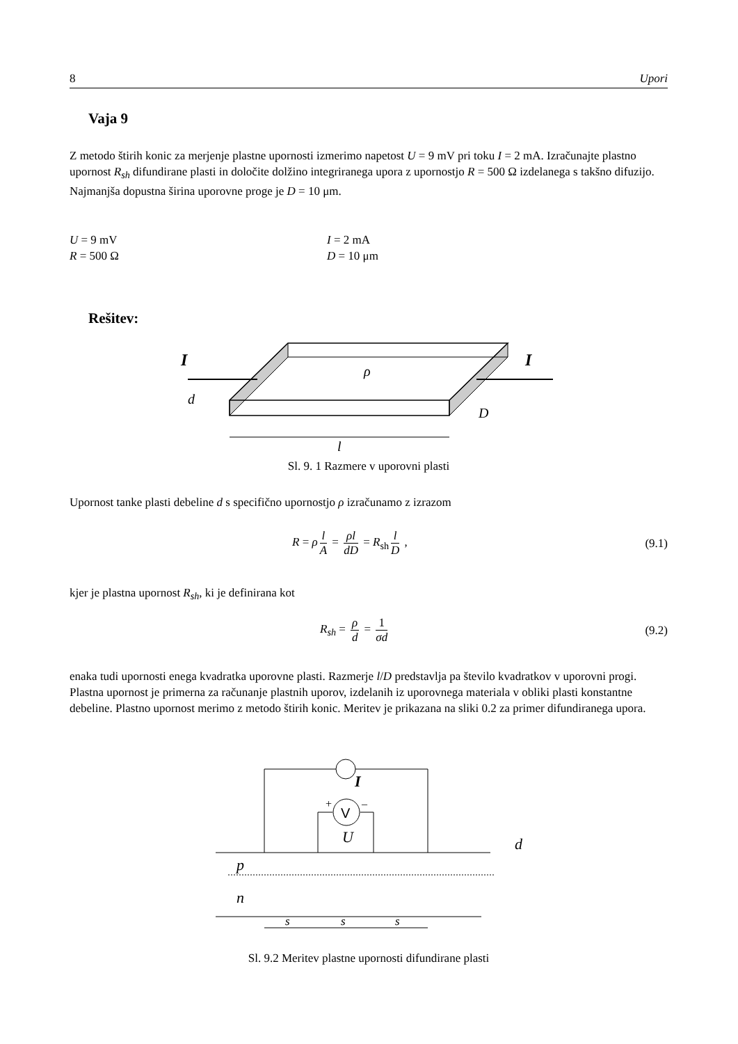8 Upori
Vaja 9
Z metodo štirih konic za merjenje plastne upornosti izmerimo napetost U = 9 mV pri toku I = 2 mA. Izračunajte plastno upornost R<sub>sh</sub> difundirane plasti in določite dolžino integriranega upora z upornostjo R = 500 Ω izdelanega s takšno difuzijo. Najmanjša dopustna širina uporovne proge je D = 10 μm.
U = 9 mV I = 2 mA R = 500 Ω D = 10 μm
Rešitev:
I
I
ρ
d
D
l
Sl. 9. 1 Razmere v uporovni plasti
Upornost tanke plasti debeline d s specifično upornostjo ρ izračunamo z izrazom
R = ρ l A = ρl dD = R<sub>sh</sub> l D , (9.1)
kjer je plastna upornost R<sub>sh</sub>, ki je definirana kot
R<sub>sh</sub> = ρ d = 1 σd (9.2)
enaka tudi upornosti enega kvadratka uporovne plasti. Razmerje l/D predstavlja pa število kvadratkov v uporovni progi. Plastna upornost je primerna za računanje plastnih uporov, izdelanih iz uporovnega materiala v obliki plasti konstantne debeline. Plastno upornost merimo z metodo štirih konic. Meritev je prikazana na sliki 0.2 za primer difundiranega upora.
V
+
–
I
U
p
n
d
s
s
s
Sl. 9.2 Meritev plastne upornosti difundirane plasti